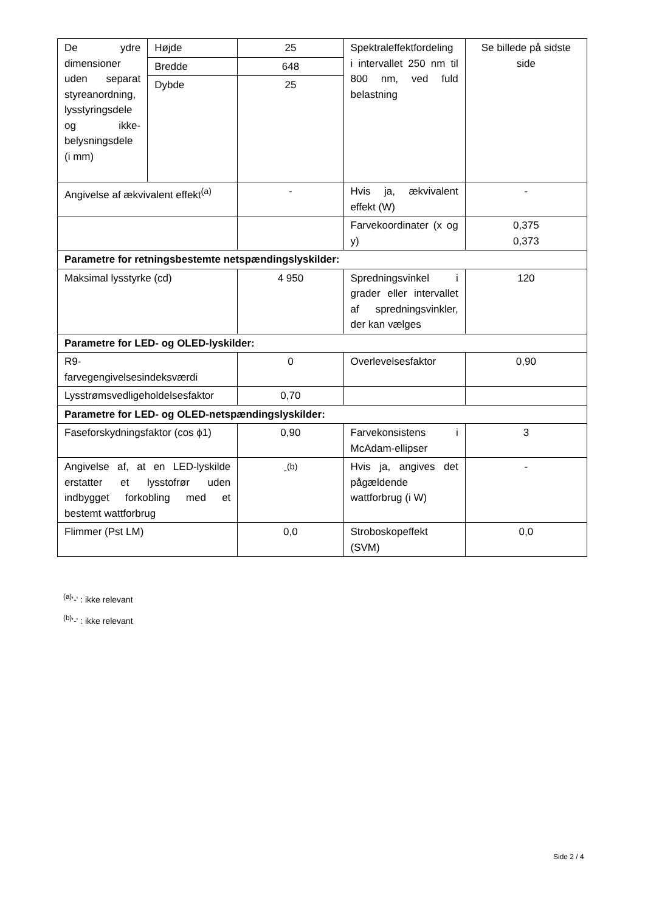| De ydre dimensioner uden separat styreanordning, lysstyringsdele og ikke-belysningsdele (i mm) | Højde | 25 | Spektraleffektfordeling i intervallet 250 nm til 800 nm, ved fuld belastning | Se billede på sidste side |
| | Bredde | 648 | | |
| | Dybde | 25 | | |
| Angivelse af ækvivalent effekt<sup>(a)</sup> | | - | Hvis ja, ækvivalent effekt (W) | - |
| | | | Farvekoordinater (x og y) | 0,375 0,373 |
| Parametre for retningsbestemte netspændingslyskilder: | | | | |
| Maksimal lysstyrke (cd) | | 4 950 | Spredningsvinkel i grader eller intervallet af spredningsvinkler, der kan vælges | 120 |
| Parametre for LED- og OLED-lyskilder: | | | | |
| R9- farvegengivelsesindeksværdi | | 0 | Overlevelsesfaktor | 0,90 |
| Lysstrømsvedligeholdelsesfaktor | | 0,70 | | |
| Parametre for LED- og OLED-netspændingslyskilder: | | | | |
| Faseforskydningsfaktor (cos ϕ1) | | 0,90 | Farvekonsistens i McAdam-ellipser | 3 |
| Angivelse af, at en LED-lyskilde erstatter et lysstofrør uden indbygget forkobling med et bestemt wattforbrug | | -<sup>(b)</sup> | Hvis ja, angives det pågældende wattforbrug (i W) | - |
| Flimmer (Pst LM) | | 0,0 | Stroboskopeffekt (SVM) | 0,0 |
<sup>(a)</sup> '-' : ikke relevant
<sup>(b)</sup> '-' : ikke relevant
Side 2 / 4